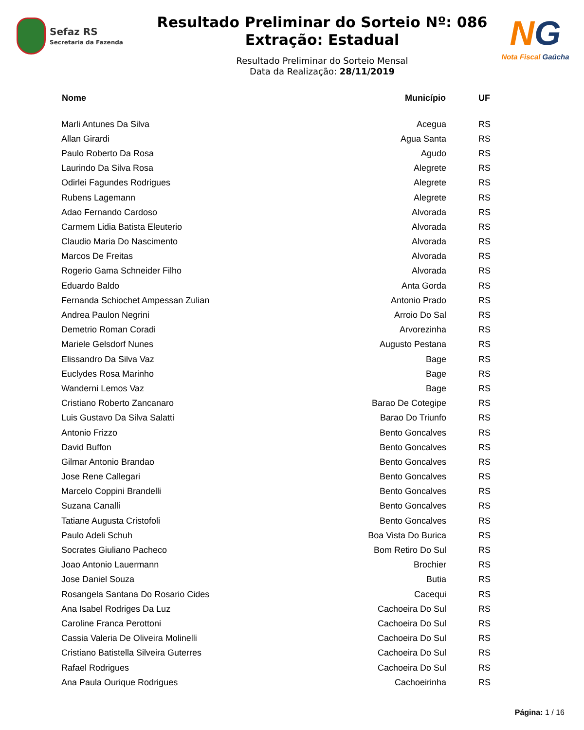Sefaz RS
Secretaria da Fazenda
Resultado Preliminar do Sorteio Nº: 086
Extração: Estadual
Resultado Preliminar do Sorteio Mensal
Data da Realização: 28/11/2019
NG
Nota Fiscal Gaúcha
| Nome | Município | UF |
| --- | --- | --- |
| Marli Antunes Da Silva | Acegua | RS |
| Allan Girardi | Agua Santa | RS |
| Paulo Roberto Da Rosa | Agudo | RS |
| Laurindo Da Silva Rosa | Alegrete | RS |
| Odirlei Fagundes Rodrigues | Alegrete | RS |
| Rubens Lagemann | Alegrete | RS |
| Adao Fernando Cardoso | Alvorada | RS |
| Carmem Lidia Batista Eleuterio | Alvorada | RS |
| Claudio Maria Do Nascimento | Alvorada | RS |
| Marcos De Freitas | Alvorada | RS |
| Rogerio Gama Schneider Filho | Alvorada | RS |
| Eduardo Baldo | Anta Gorda | RS |
| Fernanda Schiochet Ampessan Zulian | Antonio Prado | RS |
| Andrea Paulon Negrini | Arroio Do Sal | RS |
| Demetrio Roman Coradi | Arvorezinha | RS |
| Mariele Gelsdorf Nunes | Augusto Pestana | RS |
| Elissandro Da Silva Vaz | Bage | RS |
| Euclydes Rosa Marinho | Bage | RS |
| Wanderni Lemos Vaz | Bage | RS |
| Cristiano Roberto Zancanaro | Barao De Cotegipe | RS |
| Luis Gustavo Da Silva Salatti | Barao Do Triunfo | RS |
| Antonio Frizzo | Bento Goncalves | RS |
| David Buffon | Bento Goncalves | RS |
| Gilmar Antonio Brandao | Bento Goncalves | RS |
| Jose Rene Callegari | Bento Goncalves | RS |
| Marcelo Coppini Brandelli | Bento Goncalves | RS |
| Suzana Canalli | Bento Goncalves | RS |
| Tatiane Augusta Cristofoli | Bento Goncalves | RS |
| Paulo Adeli Schuh | Boa Vista Do Burica | RS |
| Socrates Giuliano Pacheco | Bom Retiro Do Sul | RS |
| Joao Antonio Lauermann | Brochier | RS |
| Jose Daniel Souza | Butia | RS |
| Rosangela Santana Do Rosario Cides | Cacequi | RS |
| Ana Isabel Rodriges Da Luz | Cachoeira Do Sul | RS |
| Caroline Franca Perottoni | Cachoeira Do Sul | RS |
| Cassia Valeria De Oliveira Molinelli | Cachoeira Do Sul | RS |
| Cristiano Batistella Silveira Guterres | Cachoeira Do Sul | RS |
| Rafael Rodrigues | Cachoeira Do Sul | RS |
| Ana Paula Ourique Rodrigues | Cachoeirinha | RS |
Página: 1 / 16